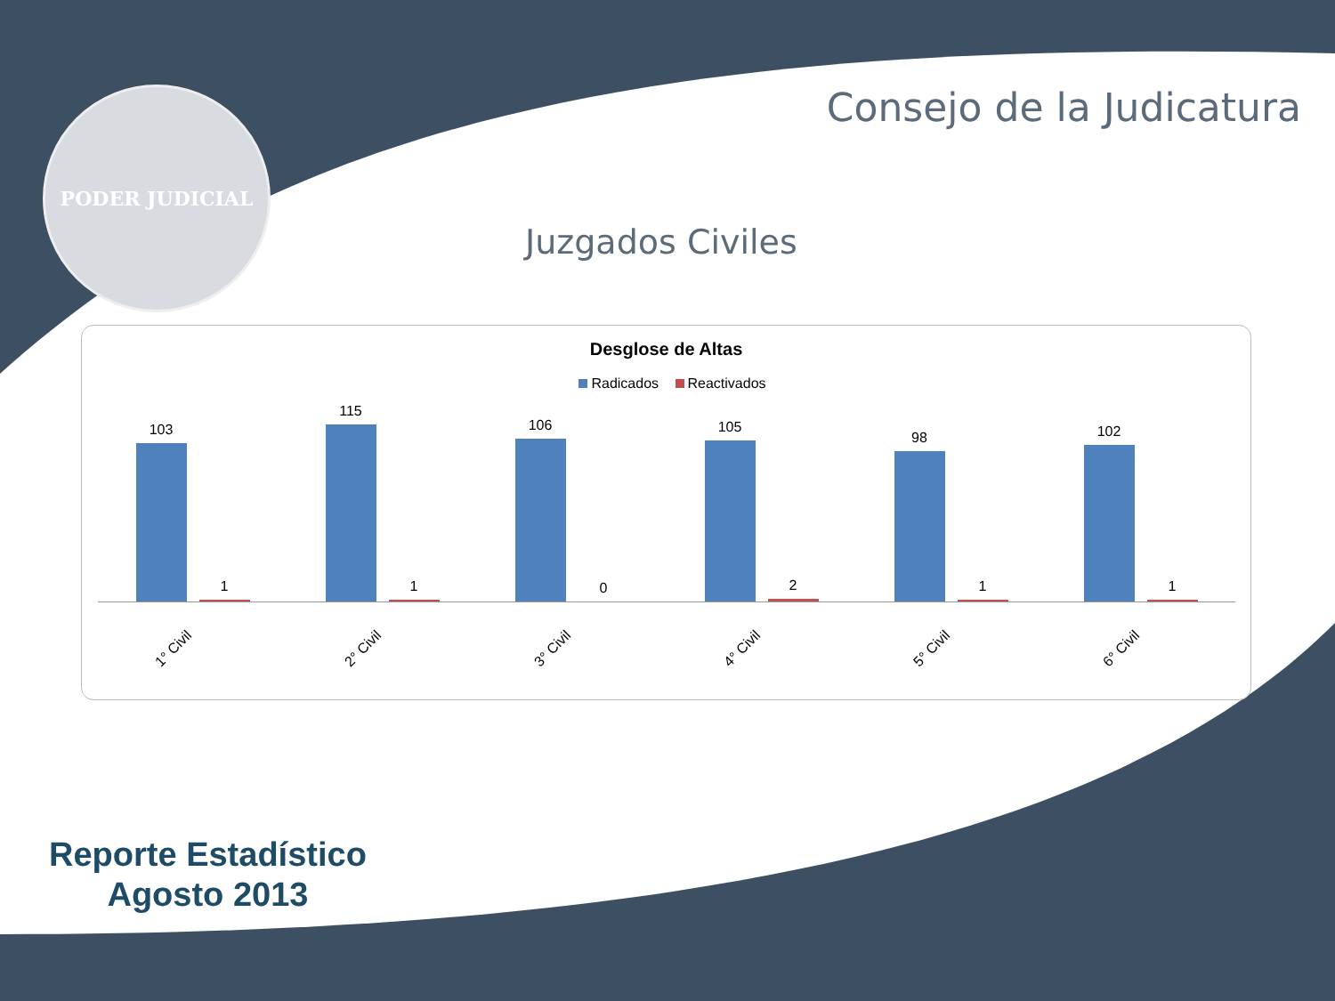PODER JUDICIAL Consejo de la Judicatura
Juzgados Civiles
Desglose de Altas
Radicados Reactivados
103
1
1° Civil
115
1
2° Civil
106
0
3° Civil
105
2
4° Civil
98
1
5° Civil
102
1
6° Civil
Reporte Estadístico
Agosto 2013